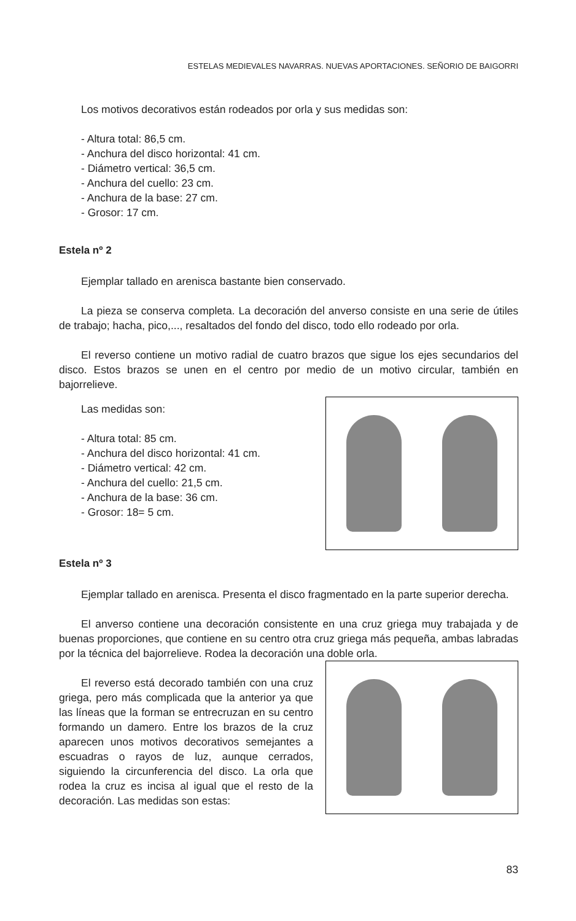ESTELAS MEDIEVALES NAVARRAS. NUEVAS APORTACIONES. SEÑORIO DE BAIGORRI
Los motivos decorativos están rodeados por orla y sus medidas son:
- Altura total: 86,5 cm.
- Anchura del disco horizontal: 41 cm.
- Diámetro vertical: 36,5 cm.
- Anchura del cuello: 23 cm.
- Anchura de la base: 27 cm.
- Grosor: 17 cm.
Estela nº 2
Ejemplar tallado en arenisca bastante bien conservado.
La pieza se conserva completa. La decoración del anverso consiste en una serie de útiles de trabajo; hacha, pico,..., resaltados del fondo del disco, todo ello rodeado por orla.
El reverso contiene un motivo radial de cuatro brazos que sigue los ejes secundarios del disco. Estos brazos se unen en el centro por medio de un motivo circular, también en bajorrelieve.
Las medidas son:
- Altura total: 85 cm.
- Anchura del disco horizontal: 41 cm.
- Diámetro vertical: 42 cm.
- Anchura del cuello: 21,5 cm.
- Anchura de la base: 36 cm.
- Grosor: 18= 5 cm.
Estela nº 3
Ejemplar tallado en arenisca. Presenta el disco fragmentado en la parte superior derecha.
El anverso contiene una decoración consistente en una cruz griega muy trabajada y de buenas proporciones, que contiene en su centro otra cruz griega más pequeña, ambas labradas por la técnica del bajorrelieve. Rodea la decoración una doble orla.
El reverso está decorado también con una cruz griega, pero más complicada que la anterior ya que las líneas que la forman se entrecruzan en su centro formando un damero. Entre los brazos de la cruz aparecen unos motivos decorativos semejantes a escuadras o rayos de luz, aunque cerrados, siguiendo la circunferencia del disco. La orla que rodea la cruz es incisa al igual que el resto de la decoración. Las medidas son estas:
83